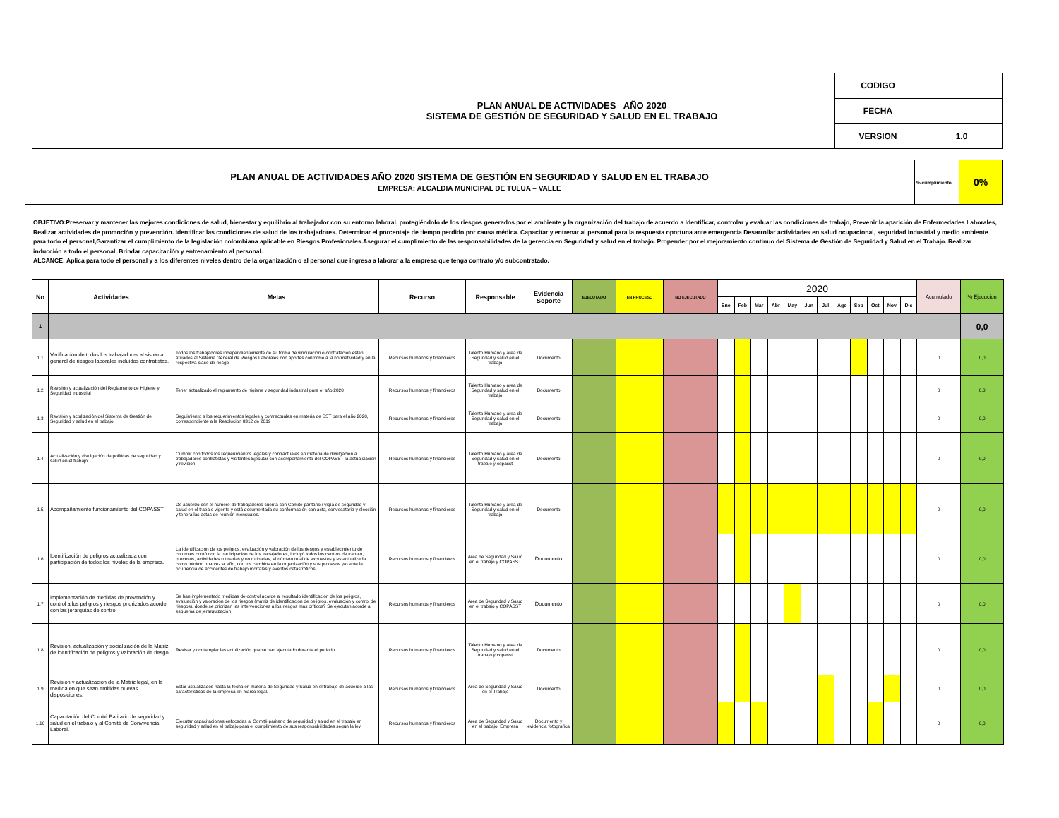| | PLAN ANUAL DE ACTIVIDADES AÑO 2020 SISTEMA DE GESTIÓN DE SEGURIDAD Y SALUD EN EL TRABAJO | CODIGO | |
| | | FECHA | |
| | | VERSION | 1.0 |
| PLAN ANUAL DE ACTIVIDADES AÑO 2020 SISTEMA DE GESTIÓN EN SEGURIDAD Y SALUD EN EL TRABAJO EMPRESA: ALCALDIA MUNICIPAL DE TULUA – VALLE | % cumplimiento | 0% |
OBJETIVO:Preservar y mantener las mejores condiciones de salud, bienestar y equilibrio al trabajador con su entorno laboral, protegiéndolo de los riesgos generados por el ambiente y la organización del trabajo de acuerdo a Identificar, controlar y evaluar las condiciones de trabajo, Prevenir la aparición de Enfermedades Laborales, Realizar actividades de promoción y prevención. Identificar las condiciones de salud de los trabajadores. Determinar el porcentaje de tiempo perdido por causa médica. Capacitar y entrenar al personal para la respuesta oportuna ante emergencia Desarrollar actividades en salud ocupacional, seguridad industrial y medio ambiente para todo el personal,Garantizar el cumplimiento de la legislación colombiana aplicable en Riesgos Profesionales.Asegurar el cumplimiento de las responsabilidades de la gerencia en Seguridad y salud en el trabajo. Propender por el mejoramiento continuo del Sistema de Gestión de Seguridad y Salud en el Trabajo. Realizar inducción a todo el personal. Brindar capacitación y entrenamiento al personal.
ALCANCE: Aplica para todo el personal y a los diferentes niveles dentro de la organización o al personal que ingresa a laborar a la empresa que tenga contrato y/o subcontratado.
| No | Actividades | Metas | Recurso | Responsable | Evidencia Soporte | EJECUTADO | EN PROCESO | NO EJECUTADO | 2020 | | | | | | | | | | | | Acumulado | % Ejecucion |
| --- | --- | --- | --- | --- | --- | --- | --- | --- | --- | --- | --- | --- | --- | --- | --- | --- | --- | --- | --- | --- | --- | --- |
| | | | | | | | | | Ene | Feb | Mar | Abr | May | Jun | Jul | Ago | Sep | Oct | Nov | Dic | | |
| 1 | | | | | | | | | | | | | | | | | | | | | | 0,0 |
| 1.1 | Verificación de todos los trabajadores al sistema general de riesgos laborales incluidos contratistas. | Todos los trabajadores independientemente de su forma de vinculación o contratación están afiliados al Sistema General de Riesgos Laborales con aportes conforme a la normatividad y en la respectiva clase de riesgo | Recursos humanos y financieros | Talento Humano y area de Seguridad y salud en el trabajo | Documento | | | | | | | | | | | | | | | | 0 | 0,0 |
| 1.2 | Revisión y actualización del Reglamento de Higiene y Seguridad Industrial | Tener actualizado el reglamento de higiene y seguridad industrial para el año 2020 | Recursos humanos y financieros | Talento Humano y area de Seguridad y salud en el trabajo | Documento | | | | | | | | | | | | | | | | 0 | 0,0 |
| 1.3 | Revisión y actulización del Sistema de Gestión de Seguridad y salud en el trabajo | Seguimiento a los requerimientos legales y contractuales en materia de SST para el año 2020, correspondiente a la Resolucion 0312 de 2019 | Recursos humanos y financieros | Talento Humano y area de Seguridad y salud en el trabajo | Documento | | | | | | | | | | | | | | | | 0 | 0,0 |
| 1.4 | Actualización y divulgación de políticas de seguridad y salud en el trabajo | Cumplir con todos los requerimientos legales y contractuales en materia de divulgacion a trabajadores contratistas y visitantes.Ejecutar con acompañamiento del COPASST la actualizacion y revision. | Recursos humanos y financieros | Talento Humano y area de Seguridad y salud en el trabajo y copasst | Documento | | | | | | | | | | | | | | | | 0 | 0,0 |
| 1.5 | Acompañamiento funcionamiento del COPASST | De acuerdo con el número de trabajadores cuenta con Comité paritario / vigía de seguridad y salud en el trabajo vigente y está documentada su conformación con acta, convocatoria y elección y tenera las actas de reunión mensuales. | Recursos humanos y financieros | Talento Humano y area de Seguridad y salud en el trabajo | Documento | | | | | | | | | | | | | | | | 0 | 0,0 |
| 1.6 | Identificación de peligros actualizada con participación de todos los niveles de la empresa. | La identificación de los peligros, evaluación y valoración de los riesgos y establecimiento de controles contó con la participación de los trabajadores, incluyó todos los centros de trabajo, procesos, actividades rutinarias y no rutinarias, el número total de expuestos y es actualizada como mínimo una vez al año, con los cambios en la organización y sus procesos y/o ante la ocurrencia de accidentes de trabajo mortales y eventos catastróficos. | Recursos humanos y financieros | Area de Seguridad y Salud en el trabajo y COPASST | Documento | | | | | | | | | | | | | | | | 0 | 0,0 |
| 1.7 | Implementación de medidas de prevención y control a los peligros y riesgos priorizados acorde con las jerarquías de control | Se han implementado medidas de control acorde al resultado identificación de los peligros, evaluación y valoración de los riesgos (matriz de identificación de peligros, evaluación y control de riesgos), donde se priorizan las intervenciones a los riesgos más críticos? Se ejecutan acorde al esquema de jerarquización | Recursos humanos y financieros | Area de Seguridad y Salud en el trabajo y COPASST | Documento | | | | | | | | | | | | | | | | 0 | 0,0 |
| 1.8 | Revisión, actualización y socialización de la Matriz de identificación de peligros y valoración de riesgo | Revisar y contemplar las actulización que se han ejecutado durante el periodo | Recursos humanos y financieros | Talento Humano y area de Seguridad y salud en el trabajo y copasst | Documento | | | | | | | | | | | | | | | | 0 | 0,0 |
| 1.9 | Revisión y actualización de la Matriz legal, en la medida en que sean emitidas nuevas disposiciones. | Estar actualizados hasta la fecha en materia de Seguridad y Salud en el trabajo de acuerdo a las caracteristicas de la empresa en marco legal. | Recursos humanos y financieros | Area de Seguridad y Salud en el Trabajo | Documento | | | | | | | | | | | | | | | | 0 | 0,0 |
| 1.10 | Capacitación del Comité Paritario de seguridad y salud en el trabajo y al Comité de Convivencia Laboral. | Ejecutar capacitaciones enfocadas al Comité paritario de seguridad y salud en el trabajo en seguridad y salud en el trabajo para el cumplimiento de sus responsabilidades según la ley | Recursos humanos y financieros | Area de Seguridad y Salud en el trabajo, Empresa | Documento y evidencia fotografica | | | | | | | | | | | | | | | | 0 | 0,0 |